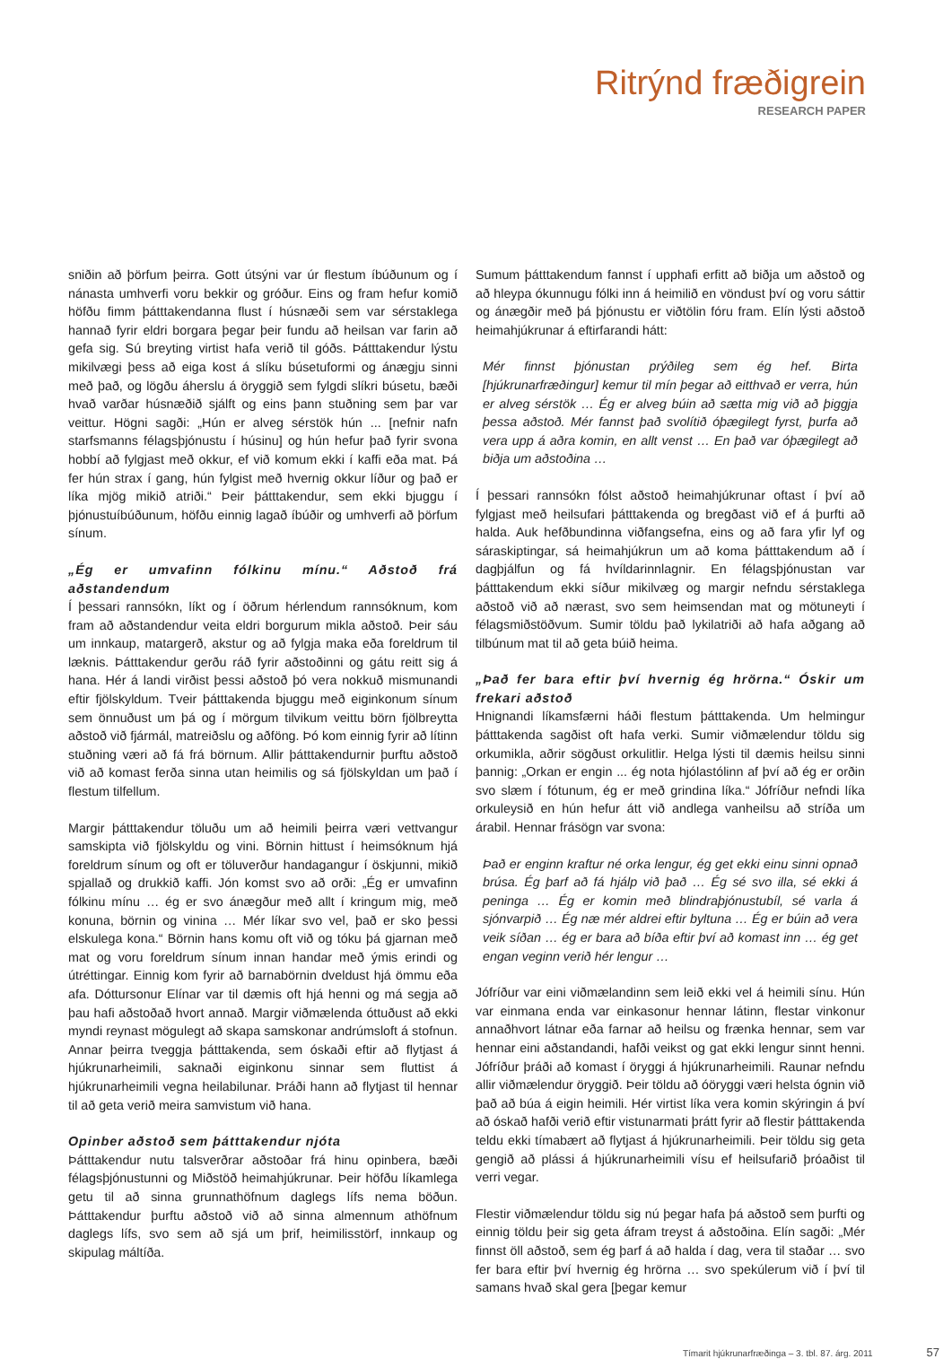Ritrýnd fræðigrein
RESEARCH PAPER
sniðin að þörfum þeirra. Gott útsýni var úr flestum íbúðunum og í nánasta umhverfi voru bekkir og gróður. Eins og fram hefur komið höfðu fimm þátttakendanna flust í húsnæði sem var sérstaklega hannað fyrir eldri borgara þegar þeir fundu að heilsan var farin að gefa sig. Sú breyting virtist hafa verið til góðs. Þátttakendur lýstu mikilvægi þess að eiga kost á slíku búsetuformi og ánægju sinni með það, og lögðu áherslu á öryggið sem fylgdi slíkri búsetu, bæði hvað varðar húsnæðið sjálft og eins þann stuðning sem þar var veittur. Högni sagði: „Hún er alveg sérstök hún ... [nefnir nafn starfsmanns félagsþjónustu í húsinu] og hún hefur það fyrir svona hobbí að fylgjast með okkur, ef við komum ekki í kaffi eða mat. Þá fer hún strax í gang, hún fylgist með hvernig okkur líður og það er líka mjög mikið atriði.“ Þeir þátttakendur, sem ekki bjuggu í þjónustuíbúðunum, höfðu einnig lagað íbúðir og umhverfi að þörfum sínum.
„Ég er umvafinn fólkinu mínu.“ Aðstoð frá aðstandendum
Í þessari rannsókn, líkt og í öðrum hérlendum rannsóknum, kom fram að aðstandendur veita eldri borgurum mikla aðstoð. Þeir sáu um innkaup, matargerð, akstur og að fylgja maka eða foreldrum til læknis. Þátttakendur gerðu ráð fyrir aðstoðinni og gátu reitt sig á hana. Hér á landi virðist þessi aðstoð þó vera nokkuð mismunandi eftir fjölskyldum. Tveir þátttakenda bjuggu með eiginkonum sínum sem önnuðust um þá og í mörgum tilvikum veittu börn fjölbreytta aðstoð við fjármál, matreiðslu og aðföng. Þó kom einnig fyrir að lítinn stuðning væri að fá frá börnum. Allir þátttakendurnir þurftu aðstoð við að komast ferða sinna utan heimilis og sá fjölskyldan um það í flestum tilfellum.
Margir þátttakendur töluðu um að heimili þeirra væri vettvangur samskipta við fjölskyldu og vini. Börnin hittust í heimsóknum hjá foreldrum sínum og oft er töluverður handagangur í öskjunni, mikið spjallað og drukkið kaffi. Jón komst svo að orði: „Ég er umvafinn fólkinu mínu … ég er svo ánægður með allt í kringum mig, með konuna, börnin og vinina … Mér líkar svo vel, það er sko þessi elskulega kona.“ Börnin hans komu oft við og tóku þá gjarnan með mat og voru foreldrum sínum innan handar með ýmis erindi og útréttingar. Einnig kom fyrir að barnabörnin dveldust hjá ömmu eða afa. Dóttursonur Elínar var til dæmis oft hjá henni og má segja að þau hafi aðstoðað hvort annað. Margir viðmælenda óttuðust að ekki myndi reynast mögulegt að skapa samskonar andrúmsloft á stofnun. Annar þeirra tveggja þátttakenda, sem óskaði eftir að flytjast á hjúkrunarheimili, saknaði eiginkonu sinnar sem fluttist á hjúkrunarheimili vegna heilabilunar. Þráði hann að flytjast til hennar til að geta verið meira samvistum við hana.
Opinber aðstoð sem þátttakendur njóta
Þátttakendur nutu talsverðrar aðstoðar frá hinu opinbera, bæði félagsþjónustunni og Miðstöð heimahjúkrunar. Þeir höfðu líkamlega getu til að sinna grunnathöfnum daglegs lífs nema böðun. Þátttakendur þurftu aðstoð við að sinna almennum athöfnum daglegs lífs, svo sem að sjá um þrif, heimilisstörf, innkaup og skipulag máltíða.
Sumum þátttakendum fannst í upphafi erfitt að biðja um aðstoð og að hleypa ókunnugu fólki inn á heimilið en vöndust því og voru sáttir og ánægðir með þá þjónustu er viðtölin fóru fram. Elín lýsti aðstoð heimahjúkrunar á eftirfarandi hátt:
Mér finnst þjónustan prýðileg sem ég hef. Birta [hjúkrunarfræðingur] kemur til mín þegar að eitthvað er verra, hún er alveg sérstök … Ég er alveg búin að sætta mig við að þiggja þessa aðstoð. Mér fannst það svolítið óþægilegt fyrst, þurfa að vera upp á aðra komin, en allt venst … En það var óþægilegt að biðja um aðstoðina …
Í þessari rannsókn fólst aðstoð heimahjúkrunar oftast í því að fylgjast með heilsufari þátttakenda og bregðast við ef á þurfti að halda. Auk hefðbundinna viðfangsefna, eins og að fara yfir lyf og sáraskiptingar, sá heimahjúkrun um að koma þátttakendum að í dagþjálfun og fá hvíldarinnlagnir. En félagsþjónustan var þátttakendum ekki síður mikilvæg og margir nefndu sérstaklega aðstoð við að nærast, svo sem heimsendan mat og mötuneyti í félagsmiðstöðvum. Sumir töldu það lykilatriði að hafa aðgang að tilbúnum mat til að geta búið heima.
„Það fer bara eftir því hvernig ég hrörna.“ Óskir um frekari aðstoð
Hnignandi líkamsfærni háði flestum þátttakenda. Um helmingur þátttakenda sagðist oft hafa verki. Sumir viðmælendur töldu sig orkumikla, aðrir sögðust orkulitlir. Helga lýsti til dæmis heilsu sinni þannig: „Orkan er engin ... ég nota hjólastólinn af því að ég er orðin svo slæm í fótunum, ég er með grindina líka.“ Jófríður nefndi líka orkuleysið en hún hefur átt við andlega vanheilsu að stríða um árabil. Hennar frásögn var svona:
Það er enginn kraftur né orka lengur, ég get ekki einu sinni opnað brúsa. Ég þarf að fá hjálp við það … Ég sé svo illa, sé ekki á peninga … Ég er komin með blindraþjónustubíl, sé varla á sjónvarpið … Ég næ mér aldrei eftir byltuna … Ég er búin að vera veik síðan … ég er bara að bíða eftir því að komast inn … ég get engan veginn verið hér lengur …
Jófríður var eini viðmælandinn sem leið ekki vel á heimili sínu. Hún var einmana enda var einkasonur hennar látinn, flestar vinkonur annaðhvort látnar eða farnar að heilsu og frænka hennar, sem var hennar eini aðstandandi, hafði veikst og gat ekki lengur sinnt henni. Jófríður þráði að komast í öryggi á hjúkrunarheimili. Raunar nefndu allir viðmælendur öryggið. Þeir töldu að óöryggi væri helsta ógnin við það að búa á eigin heimili. Hér virtist líka vera komin skýringin á því að óskað hafði verið eftir vistunarmati þrátt fyrir að flestir þátttakenda teldu ekki tímabært að flytjast á hjúkrunarheimili. Þeir töldu sig geta gengið að plássi á hjúkrunarheimili vísu ef heilsufarið þróaðist til verri vegar.
Flestir viðmælendur töldu sig nú þegar hafa þá aðstoð sem þurfti og einnig töldu þeir sig geta áfram treyst á aðstoðina. Elín sagði: „Mér finnst öll aðstoð, sem ég þarf á að halda í dag, vera til staðar … svo fer bara eftir því hvernig ég hrörna … svo spekúlerum við í því til samans hvað skal gera [þegar kemur
Tímarit hjúkrunarfræðinga – 3. tbl. 87. árg. 2011 57